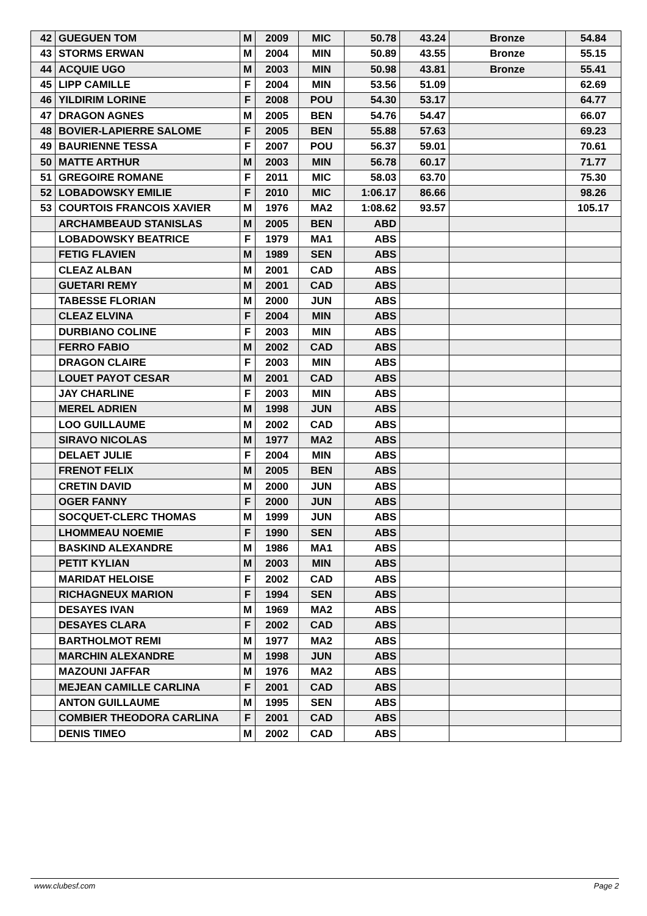| 42 | GUEGUEN TOM | M | 2009 | MIC | 50.78 | 43.24 | Bronze | 54.84 |
| 43 | STORMS ERWAN | M | 2004 | MIN | 50.89 | 43.55 | Bronze | 55.15 |
| 44 | ACQUIE UGO | M | 2003 | MIN | 50.98 | 43.81 | Bronze | 55.41 |
| 45 | LIPP CAMILLE | F | 2004 | MIN | 53.56 | 51.09 | | 62.69 |
| 46 | YILDIRIM LORINE | F | 2008 | POU | 54.30 | 53.17 | | 64.77 |
| 47 | DRAGON AGNES | M | 2005 | BEN | 54.76 | 54.47 | | 66.07 |
| 48 | BOVIER-LAPIERRE SALOME | F | 2005 | BEN | 55.88 | 57.63 | | 69.23 |
| 49 | BAURIENNE TESSA | F | 2007 | POU | 56.37 | 59.01 | | 70.61 |
| 50 | MATTE ARTHUR | M | 2003 | MIN | 56.78 | 60.17 | | 71.77 |
| 51 | GREGOIRE ROMANE | F | 2011 | MIC | 58.03 | 63.70 | | 75.30 |
| 52 | LOBADOWSKY EMILIE | F | 2010 | MIC | 1:06.17 | 86.66 | | 98.26 |
| 53 | COURTOIS FRANCOIS XAVIER | M | 1976 | MA2 | 1:08.62 | 93.57 | | 105.17 |
| | ARCHAMBEAUD STANISLAS | M | 2005 | BEN | ABD | | | |
| | LOBADOWSKY BEATRICE | F | 1979 | MA1 | ABS | | | |
| | FETIG FLAVIEN | M | 1989 | SEN | ABS | | | |
| | CLEAZ ALBAN | M | 2001 | CAD | ABS | | | |
| | GUETARI REMY | M | 2001 | CAD | ABS | | | |
| | TABESSE FLORIAN | M | 2000 | JUN | ABS | | | |
| | CLEAZ ELVINA | F | 2004 | MIN | ABS | | | |
| | DURBIANO COLINE | F | 2003 | MIN | ABS | | | |
| | FERRO FABIO | M | 2002 | CAD | ABS | | | |
| | DRAGON CLAIRE | F | 2003 | MIN | ABS | | | |
| | LOUET PAYOT CESAR | M | 2001 | CAD | ABS | | | |
| | JAY CHARLINE | F | 2003 | MIN | ABS | | | |
| | MEREL ADRIEN | M | 1998 | JUN | ABS | | | |
| | LOO GUILLAUME | M | 2002 | CAD | ABS | | | |
| | SIRAVO NICOLAS | M | 1977 | MA2 | ABS | | | |
| | DELAET JULIE | F | 2004 | MIN | ABS | | | |
| | FRENOT FELIX | M | 2005 | BEN | ABS | | | |
| | CRETIN DAVID | M | 2000 | JUN | ABS | | | |
| | OGER FANNY | F | 2000 | JUN | ABS | | | |
| | SOCQUET-CLERC THOMAS | M | 1999 | JUN | ABS | | | |
| | LHOMMEAU NOEMIE | F | 1990 | SEN | ABS | | | |
| | BASKIND ALEXANDRE | M | 1986 | MA1 | ABS | | | |
| | PETIT KYLIAN | M | 2003 | MIN | ABS | | | |
| | MARIDAT HELOISE | F | 2002 | CAD | ABS | | | |
| | RICHAGNEUX MARION | F | 1994 | SEN | ABS | | | |
| | DESAYES IVAN | M | 1969 | MA2 | ABS | | | |
| | DESAYES CLARA | F | 2002 | CAD | ABS | | | |
| | BARTHOLMOT REMI | M | 1977 | MA2 | ABS | | | |
| | MARCHIN ALEXANDRE | M | 1998 | JUN | ABS | | | |
| | MAZOUNI JAFFAR | M | 1976 | MA2 | ABS | | | |
| | MEJEAN CAMILLE CARLINA | F | 2001 | CAD | ABS | | | |
| | ANTON GUILLAUME | M | 1995 | SEN | ABS | | | |
| | COMBIER THEODORA CARLINA | F | 2001 | CAD | ABS | | | |
| | DENIS TIMEO | M | 2002 | CAD | ABS | | | |
www.clubesf.com Page 2